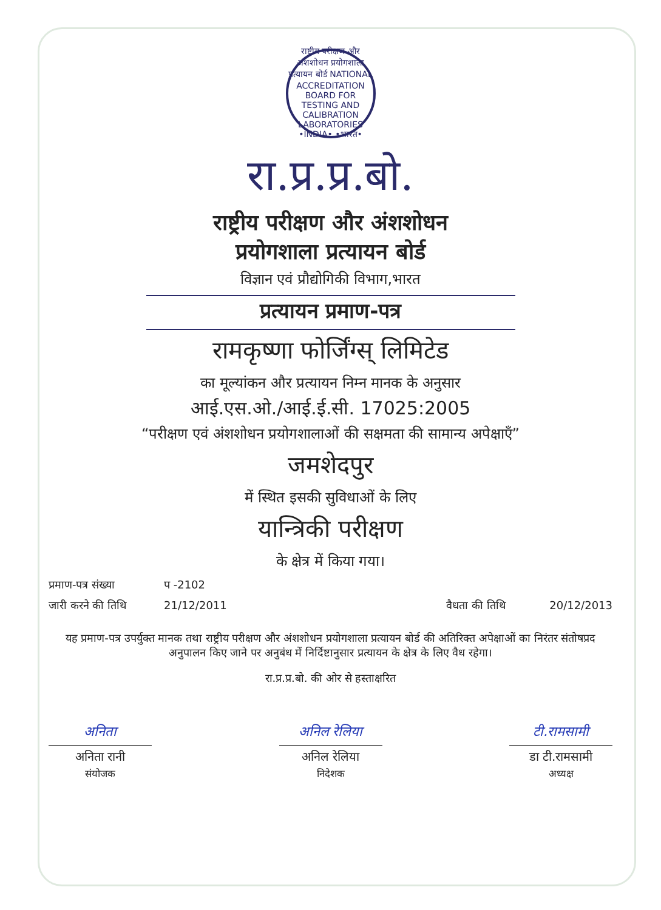राष्ट्रीय परीक्षण और अंशशोधन प्रयोगशाला प्रत्यायन बोर्ड NATIONAL ACCREDITATION BOARD FOR TESTING AND CALIBRATION LABORATORIES •INDIA• •भारत•
रा.प्र.प्र.बो.
राष्ट्रीय परीक्षण और अंशशोधन
प्रयोगशाला प्रत्यायन बोर्ड
विज्ञान एवं प्रौद्योगिकी विभाग,भारत
प्रत्यायन प्रमाण-पत्र
रामकृष्णा फोर्जिंग्स् लिमिटेड
का मूल्यांकन और प्रत्यायन निम्न मानक के अनुसार
आई.एस.ओ./आई.ई.सी. 17025:2005
“परीक्षण एवं अंशशोधन प्रयोगशालाओं की सक्षमता की सामान्य अपेक्षाएँ”
जमशेदपुर
में स्थित इसकी सुविधाओं के लिए
यान्त्रिकी परीक्षण
के क्षेत्र में किया गया।
प्रमाण-पत्र संख्या प -2102
जारी करने की तिथि 21/12/2011 वैधता की तिथि 20/12/2013
यह प्रमाण-पत्र उपर्युक्त मानक तथा राष्ट्रीय परीक्षण और अंशशोधन प्रयोगशाला प्रत्यायन बोर्ड की अतिरिक्त अपेक्षाओं का निरंतर संतोषप्रद अनुपालन किए जाने पर अनुबंध में निर्दिष्टानुसार प्रत्यायन के क्षेत्र के लिए वैध रहेगा।
रा.प्र.प्र.बो. की ओर से हस्ताक्षरित
अनिता
अनिता रानी
संयोजक
अनिल रेलिया
अनिल रेलिया
निदेशक
टी.रामसामी
डा टी.रामसामी
अध्यक्ष